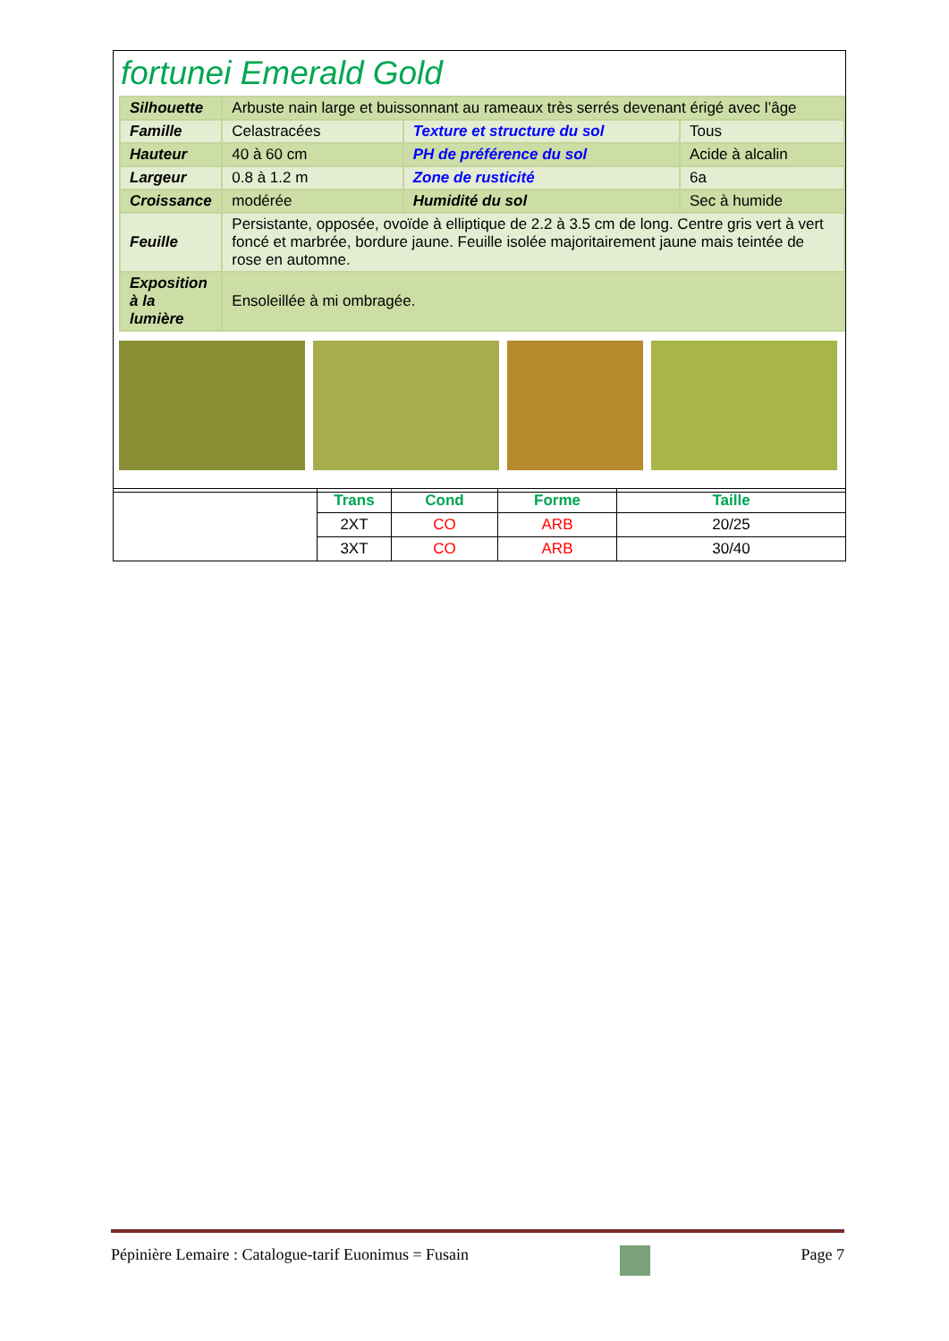fortunei Emerald Gold
| Silhouette | Arbuste nain large et buissonnant au rameaux très serrés devenant érigé avec l’âge | | |
| Famille | Celastracées | Texture et structure du sol | Tous |
| Hauteur | 40 à 60 cm | PH de préférence du sol | Acide à alcalin |
| Largeur | 0.8 à 1.2 m | Zone de rusticité | 6a |
| Croissance | modérée | Humidité du sol | Sec à humide |
| Feuille | Persistante, opposée, ovoïde à elliptique de 2.2 à 3.5 cm de long. Centre gris vert à vert foncé et marbrée, bordure jaune. Feuille isolée majoritairement jaune mais teintée de rose en automne. | | |
| Exposition à la lumière | Ensoleillée à mi ombragée. | | |
| | Trans | Cond | Forme | Taille |
| | 2XT | CO | ARB | 20/25 |
| | 3XT | CO | ARB | 30/40 |
Pépinière Lemaire : Catalogue-tarif Euonimus = Fusain Page 7